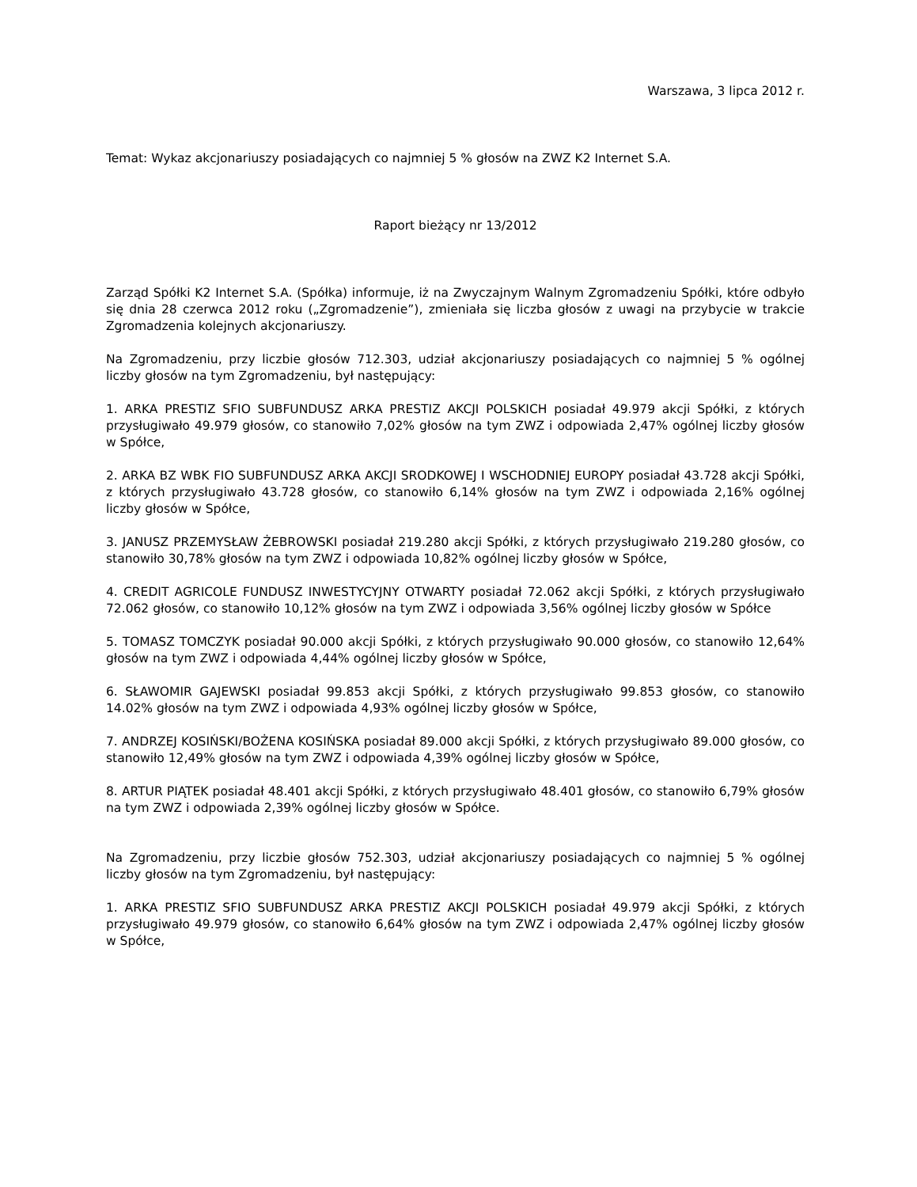Warszawa, 3 lipca 2012 r.
Temat: Wykaz akcjonariuszy posiadających co najmniej 5 % głosów na ZWZ K2 Internet S.A.
Raport bieżący nr 13/2012
Zarząd Spółki K2 Internet S.A. (Spółka) informuje, iż na Zwyczajnym Walnym Zgromadzeniu Spółki, które odbyło się dnia 28 czerwca 2012 roku („Zgromadzenie”), zmieniała się liczba głosów z uwagi na przybycie w trakcie Zgromadzenia kolejnych akcjonariuszy.
Na Zgromadzeniu, przy liczbie głosów 712.303, udział akcjonariuszy posiadających co najmniej 5 % ogólnej liczby głosów na tym Zgromadzeniu, był następujący:
1. ARKA PRESTIZ SFIO SUBFUNDUSZ ARKA PRESTIZ AKCJI POLSKICH posiadał 49.979 akcji Spółki, z których przysługiwało 49.979 głosów, co stanowiło 7,02% głosów na tym ZWZ i odpowiada 2,47% ogólnej liczby głosów w Spółce,
2. ARKA BZ WBK FIO SUBFUNDUSZ ARKA AKCJI SRODKOWEJ I WSCHODNIEJ EUROPY posiadał 43.728 akcji Spółki, z których przysługiwało 43.728 głosów, co stanowiło 6,14% głosów na tym ZWZ i odpowiada 2,16% ogólnej liczby głosów w Spółce,
3. JANUSZ PRZEMYSŁAW ŻEBROWSKI posiadał 219.280 akcji Spółki, z których przysługiwało 219.280 głosów, co stanowiło 30,78% głosów na tym ZWZ i odpowiada 10,82% ogólnej liczby głosów w Spółce,
4. CREDIT AGRICOLE FUNDUSZ INWESTYCYJNY OTWARTY posiadał 72.062 akcji Spółki, z których przysługiwało 72.062 głosów, co stanowiło 10,12% głosów na tym ZWZ i odpowiada 3,56% ogólnej liczby głosów w Spółce
5. TOMASZ TOMCZYK posiadał 90.000 akcji Spółki, z których przysługiwało 90.000 głosów, co stanowiło 12,64% głosów na tym ZWZ i odpowiada 4,44% ogólnej liczby głosów w Spółce,
6. SŁAWOMIR GAJEWSKI posiadał 99.853 akcji Spółki, z których przysługiwało 99.853 głosów, co stanowiło 14.02% głosów na tym ZWZ i odpowiada 4,93% ogólnej liczby głosów w Spółce,
7. ANDRZEJ KOSIŃSKI/BOŻENA KOSIŃSKA posiadał 89.000 akcji Spółki, z których przysługiwało 89.000 głosów, co stanowiło 12,49% głosów na tym ZWZ i odpowiada 4,39% ogólnej liczby głosów w Spółce,
8. ARTUR PIĄTEK posiadał 48.401 akcji Spółki, z których przysługiwało 48.401 głosów, co stanowiło 6,79% głosów na tym ZWZ i odpowiada 2,39% ogólnej liczby głosów w Spółce.
Na Zgromadzeniu, przy liczbie głosów 752.303, udział akcjonariuszy posiadających co najmniej 5 % ogólnej liczby głosów na tym Zgromadzeniu, był następujący:
1. ARKA PRESTIZ SFIO SUBFUNDUSZ ARKA PRESTIZ AKCJI POLSKICH posiadał 49.979 akcji Spółki, z których przysługiwało 49.979 głosów, co stanowiło 6,64% głosów na tym ZWZ i odpowiada 2,47% ogólnej liczby głosów w Spółce,